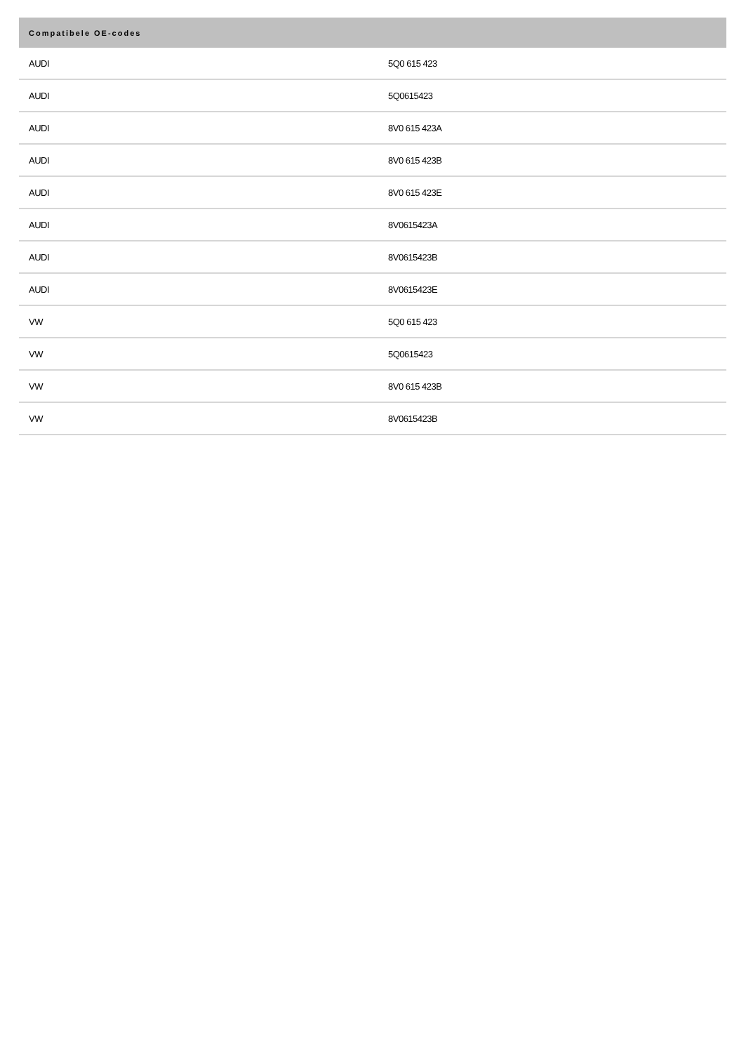| Compatibele OE-codes | |
| --- | --- |
| AUDI | 5Q0 615 423 |
| AUDI | 5Q0615423 |
| AUDI | 8V0 615 423A |
| AUDI | 8V0 615 423B |
| AUDI | 8V0 615 423E |
| AUDI | 8V0615423A |
| AUDI | 8V0615423B |
| AUDI | 8V0615423E |
| VW | 5Q0 615 423 |
| VW | 5Q0615423 |
| VW | 8V0 615 423B |
| VW | 8V0615423B |